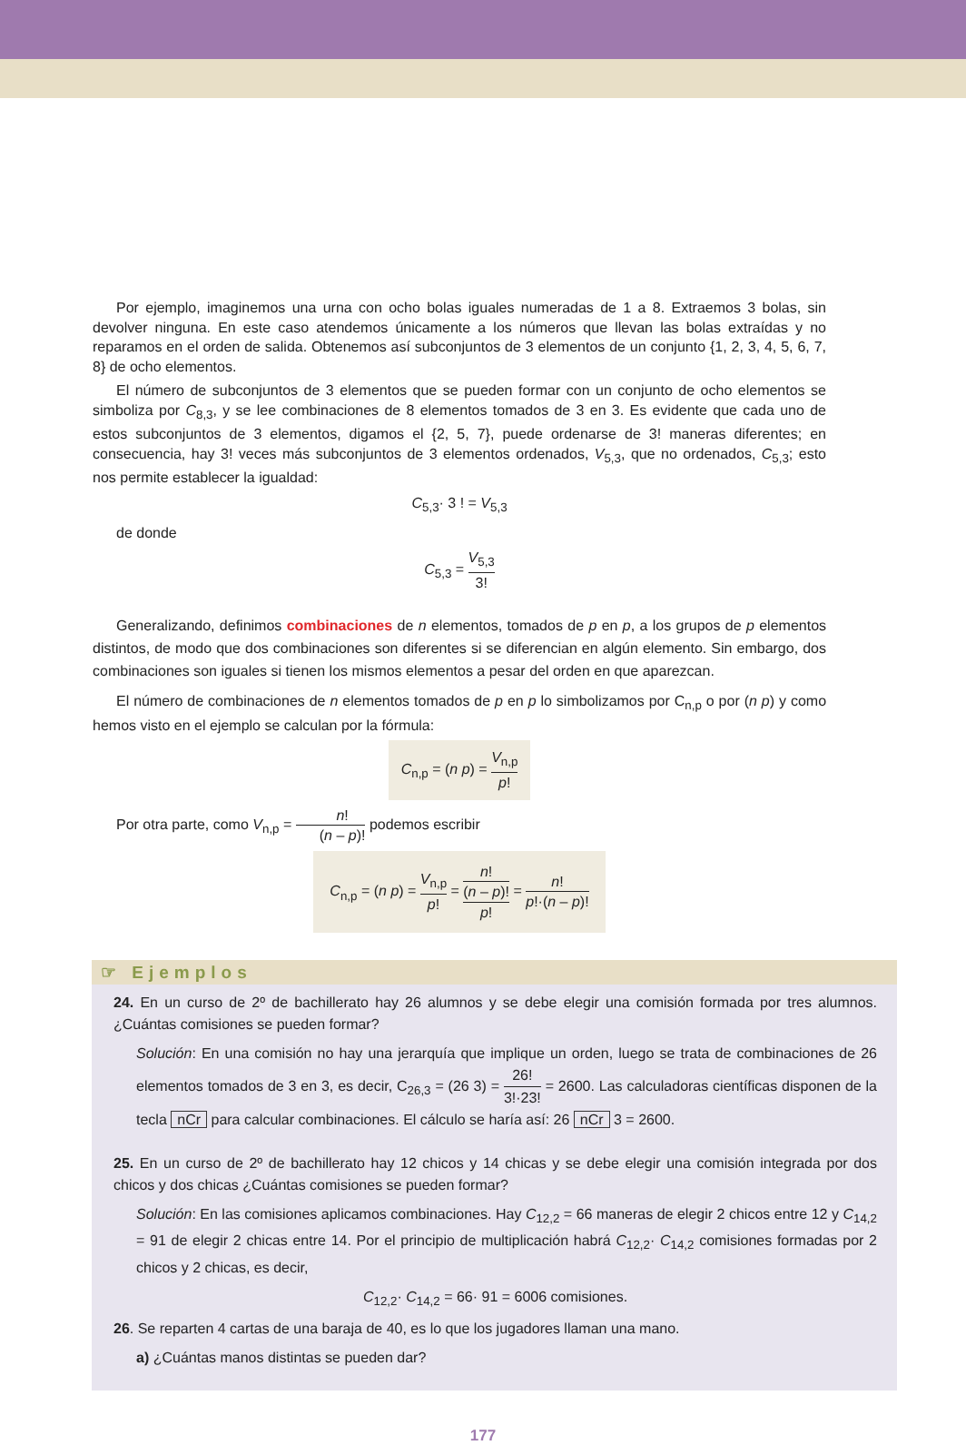Por ejemplo, imaginemos una urna con ocho bolas iguales numeradas de 1 a 8. Extraemos 3 bolas, sin devolver ninguna. En este caso atendemos únicamente a los números que llevan las bolas extraídas y no reparamos en el orden de salida. Obtenemos así subconjuntos de 3 elementos de un conjunto {1, 2, 3, 4, 5, 6, 7, 8} de ocho elementos.
El número de subconjuntos de 3 elementos que se pueden formar con un conjunto de ocho elementos se simboliza por C<sub>8,3</sub>, y se lee combinaciones de 8 elementos tomados de 3 en 3. Es evidente que cada uno de estos subconjuntos de 3 elementos, digamos el {2, 5, 7}, puede ordenarse de 3! maneras diferentes; en consecuencia, hay 3! veces más subconjuntos de 3 elementos ordenados, V<sub>5,3</sub>, que no ordenados, C<sub>5,3</sub>; esto nos permite establecer la igualdad:
C<sub>5,3</sub>· 3 ! = V<sub>5,3</sub>
de donde
C<sub>5,3</sub> = V<sub>5,3</sub> 3!
Generalizando, definimos combinaciones de n elementos, tomados de p en p, a los grupos de p elementos distintos, de modo que dos combinaciones son diferentes si se diferencian en algún elemento. Sin embargo, dos combinaciones son iguales si tienen los mismos elementos a pesar del orden en que aparezcan.
El número de combinaciones de n elementos tomados de p en p lo simbolizamos por C<sub>n,p</sub> o por (n p) y como hemos visto en el ejemplo se calculan por la fórmula:
C<sub>n,p</sub> = (n p) = V<sub>n,p</sub> p!
Por otra parte, como V<sub>n,p</sub> = n! (n – p)! podemos escribir
C<sub>n,p</sub> = (n p) = V<sub>n,p</sub> p! = n!
(n – p)! p! = n! p!·(n – p)!
☞ Ejemplos
24. En un curso de 2º de bachillerato hay 26 alumnos y se debe elegir una comisión formada por tres alumnos. ¿Cuántas comisiones se pueden formar?
Solución: En una comisión no hay una jerarquía que implique un orden, luego se trata de combinaciones de 26 elementos tomados de 3 en 3, es decir, C<sub>26,3</sub> = (26 3) = 26! 3!·23! = 2600. Las calculadoras científicas disponen de la tecla nCr para calcular combinaciones. El cálculo se haría así: 26 nCr 3 = 2600.
25. En un curso de 2º de bachillerato hay 12 chicos y 14 chicas y se debe elegir una comisión integrada por dos chicos y dos chicas ¿Cuántas comisiones se pueden formar?
Solución: En las comisiones aplicamos combinaciones. Hay C<sub>12,2</sub> = 66 maneras de elegir 2 chicos entre 12 y C<sub>14,2</sub> = 91 de elegir 2 chicas entre 14. Por el principio de multiplicación habrá C<sub>12,2</sub>· C<sub>14,2</sub> comisiones formadas por 2 chicos y 2 chicas, es decir,
C<sub>12,2</sub>· C<sub>14,2</sub> = 66· 91 = 6006 comisiones.
26. Se reparten 4 cartas de una baraja de 40, es lo que los jugadores llaman una mano.
a) ¿Cuántas manos distintas se pueden dar?
177